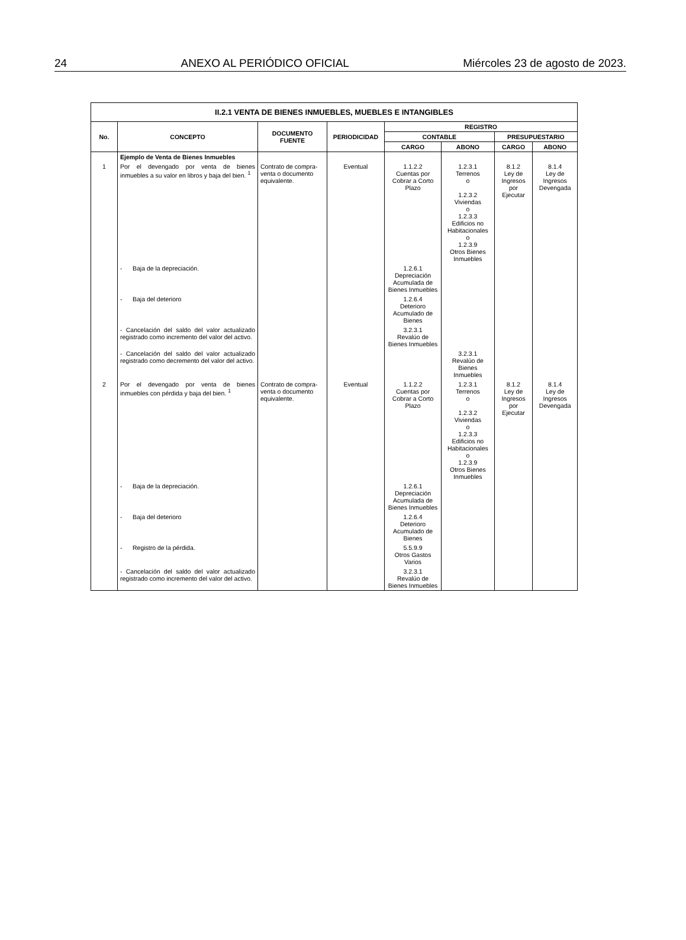24 ANEXO AL PERIÓDICO OFICIAL Miércoles 23 de agosto de 2023.
| II.2.1 VENTA DE BIENES INMUEBLES, MUEBLES E INTANGIBLES | | | | | | | |
| --- | --- | --- | --- | --- | --- | --- | --- |
| No. | CONCEPTO | DOCUMENTO FUENTE | PERIODICIDAD | REGISTRO | | | |
| | | | | CONTABLE | | PRESUPUESTARIO | |
| | | | | CARGO | ABONO | CARGO | ABONO |
| | Ejemplo de Venta de Bienes Inmuebles | | | | | | |
| 1 | Por el devengado por venta de bienes inmuebles a su valor en libros y baja del bien. <sup>1</sup> | Contrato de compra-venta o documento equivalente. | Eventual | 1.1.2.2 Cuentas por Cobrar a Corto Plazo | 1.2.3.1 Terrenos o 1.2.3.2 Viviendas o 1.2.3.3 Edificios no Habitacionales o 1.2.3.9 Otros Bienes Inmuebles | 8.1.2 Ley de Ingresos por Ejecutar | 8.1.4 Ley de Ingresos Devengada |
| | - Baja de la depreciación. | | | 1.2.6.1 Depreciación Acumulada de Bienes Inmuebles | | | |
| | - Baja del deterioro | | | 1.2.6.4 Deterioro Acumulado de Bienes | | | |
| | - Cancelación del saldo del valor actualizado registrado como incremento del valor del activo. | | | 3.2.3.1 Revalúo de Bienes Inmuebles | | | |
| | - Cancelación del saldo del valor actualizado registrado como decremento del valor del activo. | | | | 3.2.3.1 Revalúo de Bienes Inmuebles | | |
| 2 | Por el devengado por venta de bienes inmuebles con pérdida y baja del bien. <sup>1</sup> | Contrato de compra-venta o documento equivalente. | Eventual | 1.1.2.2 Cuentas por Cobrar a Corto Plazo | 1.2.3.1 Terrenos o 1.2.3.2 Viviendas o 1.2.3.3 Edificios no Habitacionales o 1.2.3.9 Otros Bienes Inmuebles | 8.1.2 Ley de Ingresos por Ejecutar | 8.1.4 Ley de Ingresos Devengada |
| | - Baja de la depreciación. | | | 1.2.6.1 Depreciación Acumulada de Bienes Inmuebles | | | |
| | - Baja del deterioro | | | 1.2.6.4 Deterioro Acumulado de Bienes | | | |
| | - Registro de la pérdida. | | | 5.5.9.9 Otros Gastos Varios | | | |
| | - Cancelación del saldo del valor actualizado registrado como incremento del valor del activo. | | | 3.2.3.1 Revalúo de Bienes Inmuebles | | | |